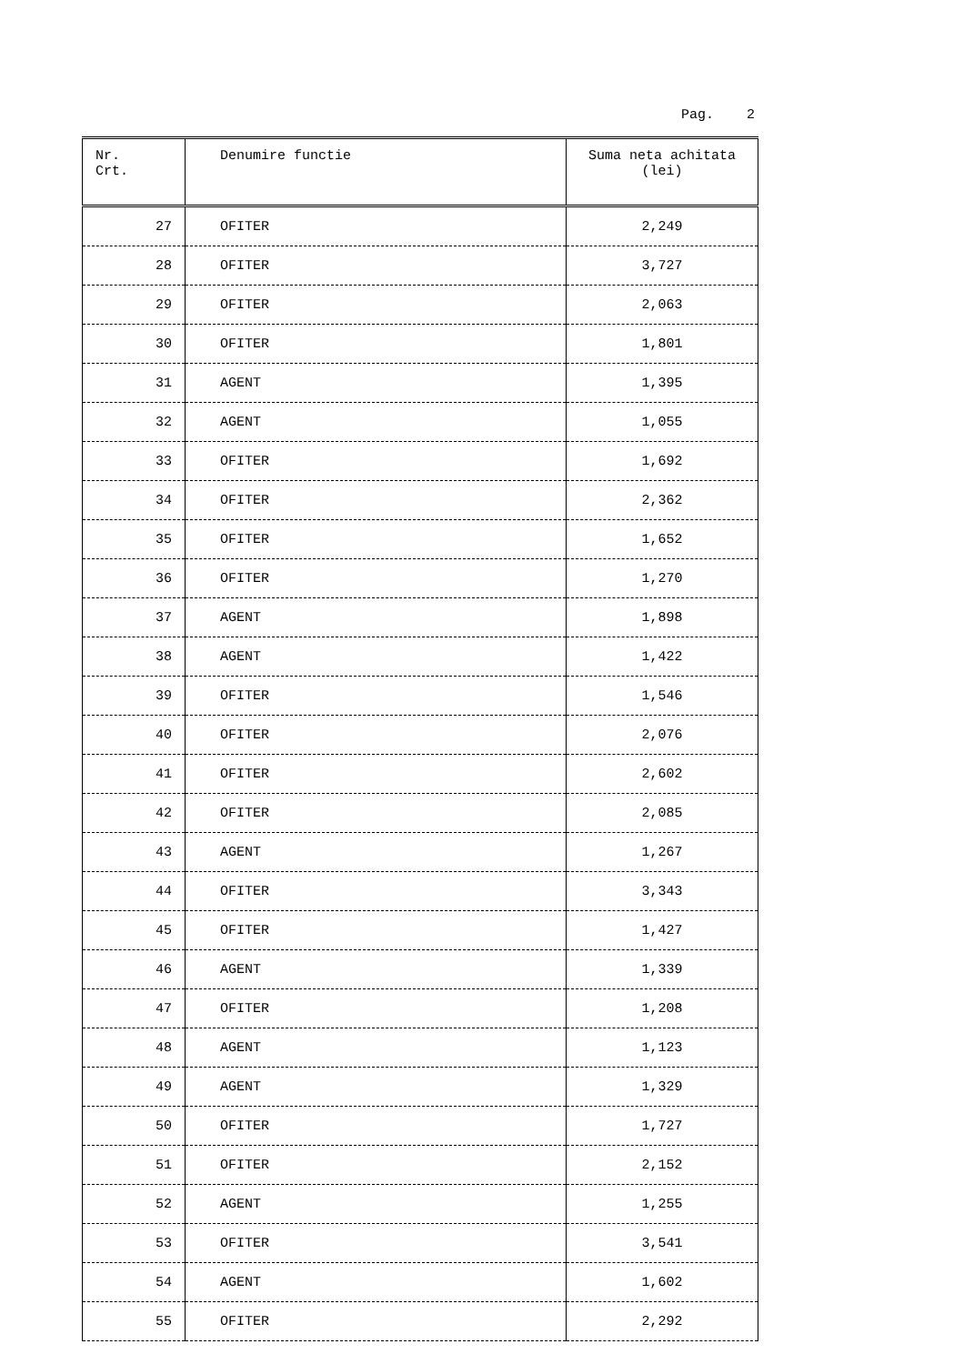Pag. 2
| Nr. Crt. | Denumire functie | Suma neta achitata (lei) |
| --- | --- | --- |
| 27 | OFITER | 2,249 |
| 28 | OFITER | 3,727 |
| 29 | OFITER | 2,063 |
| 30 | OFITER | 1,801 |
| 31 | AGENT | 1,395 |
| 32 | AGENT | 1,055 |
| 33 | OFITER | 1,692 |
| 34 | OFITER | 2,362 |
| 35 | OFITER | 1,652 |
| 36 | OFITER | 1,270 |
| 37 | AGENT | 1,898 |
| 38 | AGENT | 1,422 |
| 39 | OFITER | 1,546 |
| 40 | OFITER | 2,076 |
| 41 | OFITER | 2,602 |
| 42 | OFITER | 2,085 |
| 43 | AGENT | 1,267 |
| 44 | OFITER | 3,343 |
| 45 | OFITER | 1,427 |
| 46 | AGENT | 1,339 |
| 47 | OFITER | 1,208 |
| 48 | AGENT | 1,123 |
| 49 | AGENT | 1,329 |
| 50 | OFITER | 1,727 |
| 51 | OFITER | 2,152 |
| 52 | AGENT | 1,255 |
| 53 | OFITER | 3,541 |
| 54 | AGENT | 1,602 |
| 55 | OFITER | 2,292 |